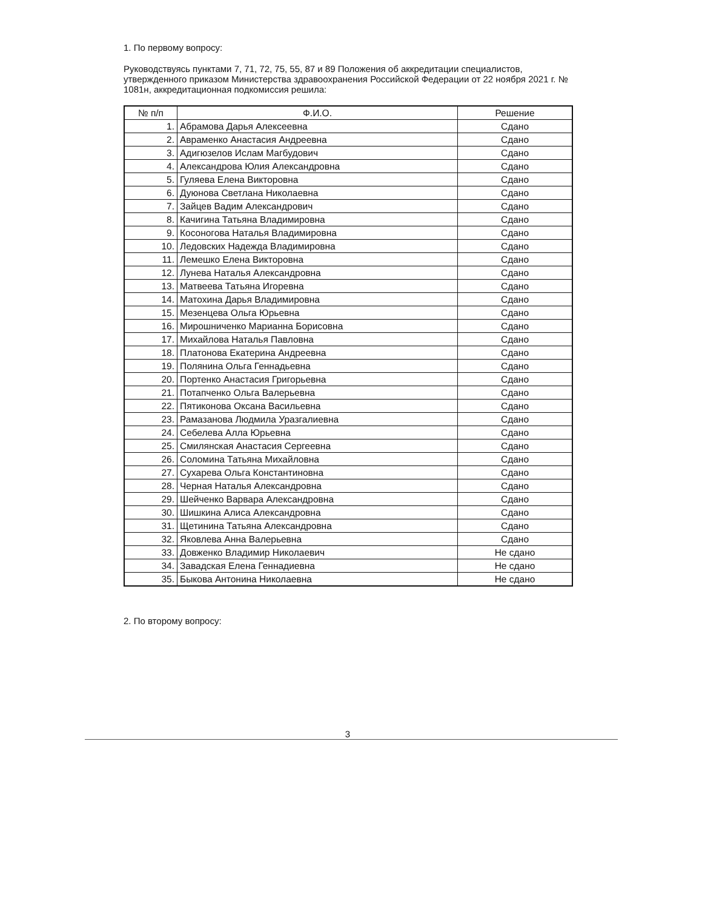1. По первому вопросу:
Руководствуясь пунктами 7, 71, 72, 75, 55, 87 и 89 Положения об аккредитации специалистов, утвержденного приказом Министерства здравоохранения Российской Федерации от 22 ноября 2021 г. № 1081н, аккредитационная подкомиссия решила:
| № п/п | Ф.И.О. | Решение |
| --- | --- | --- |
| 1. | Абрамова Дарья Алексеевна | Сдано |
| 2. | Авраменко Анастасия Андреевна | Сдано |
| 3. | Адигюзелов Ислам Магбудович | Сдано |
| 4. | Александрова Юлия Александровна | Сдано |
| 5. | Гуляева Елена Викторовна | Сдано |
| 6. | Дуюнова Светлана Николаевна | Сдано |
| 7. | Зайцев Вадим Александрович | Сдано |
| 8. | Качигина Татьяна Владимировна | Сдано |
| 9. | Косоногова Наталья Владимировна | Сдано |
| 10. | Ледовских Надежда Владимировна | Сдано |
| 11. | Лемешко Елена Викторовна | Сдано |
| 12. | Лунева Наталья Александровна | Сдано |
| 13. | Матвеева Татьяна Игоревна | Сдано |
| 14. | Матохина Дарья Владимировна | Сдано |
| 15. | Мезенцева Ольга Юрьевна | Сдано |
| 16. | Мирошниченко Марианна Борисовна | Сдано |
| 17. | Михайлова Наталья Павловна | Сдано |
| 18. | Платонова Екатерина Андреевна | Сдано |
| 19. | Полянина Ольга Геннадьевна | Сдано |
| 20. | Портенко Анастасия Григорьевна | Сдано |
| 21. | Потапченко Ольга Валерьевна | Сдано |
| 22. | Пятиконова Оксана Васильевна | Сдано |
| 23. | Рамазанова Людмила Уразгалиевна | Сдано |
| 24. | Себелева Алла Юрьевна | Сдано |
| 25. | Смилянская Анастасия Сергеевна | Сдано |
| 26. | Соломина Татьяна Михайловна | Сдано |
| 27. | Сухарева Ольга Константиновна | Сдано |
| 28. | Черная Наталья Александровна | Сдано |
| 29. | Шейченко Варвара Александровна | Сдано |
| 30. | Шишкина Алиса Александровна | Сдано |
| 31. | Щетинина Татьяна Александровна | Сдано |
| 32. | Яковлева Анна Валерьевна | Сдано |
| 33. | Довженко Владимир Николаевич | Не сдано |
| 34. | Завадская Елена Геннадиевна | Не сдано |
| 35. | Быкова Антонина Николаевна | Не сдано |
2. По второму вопросу:
3